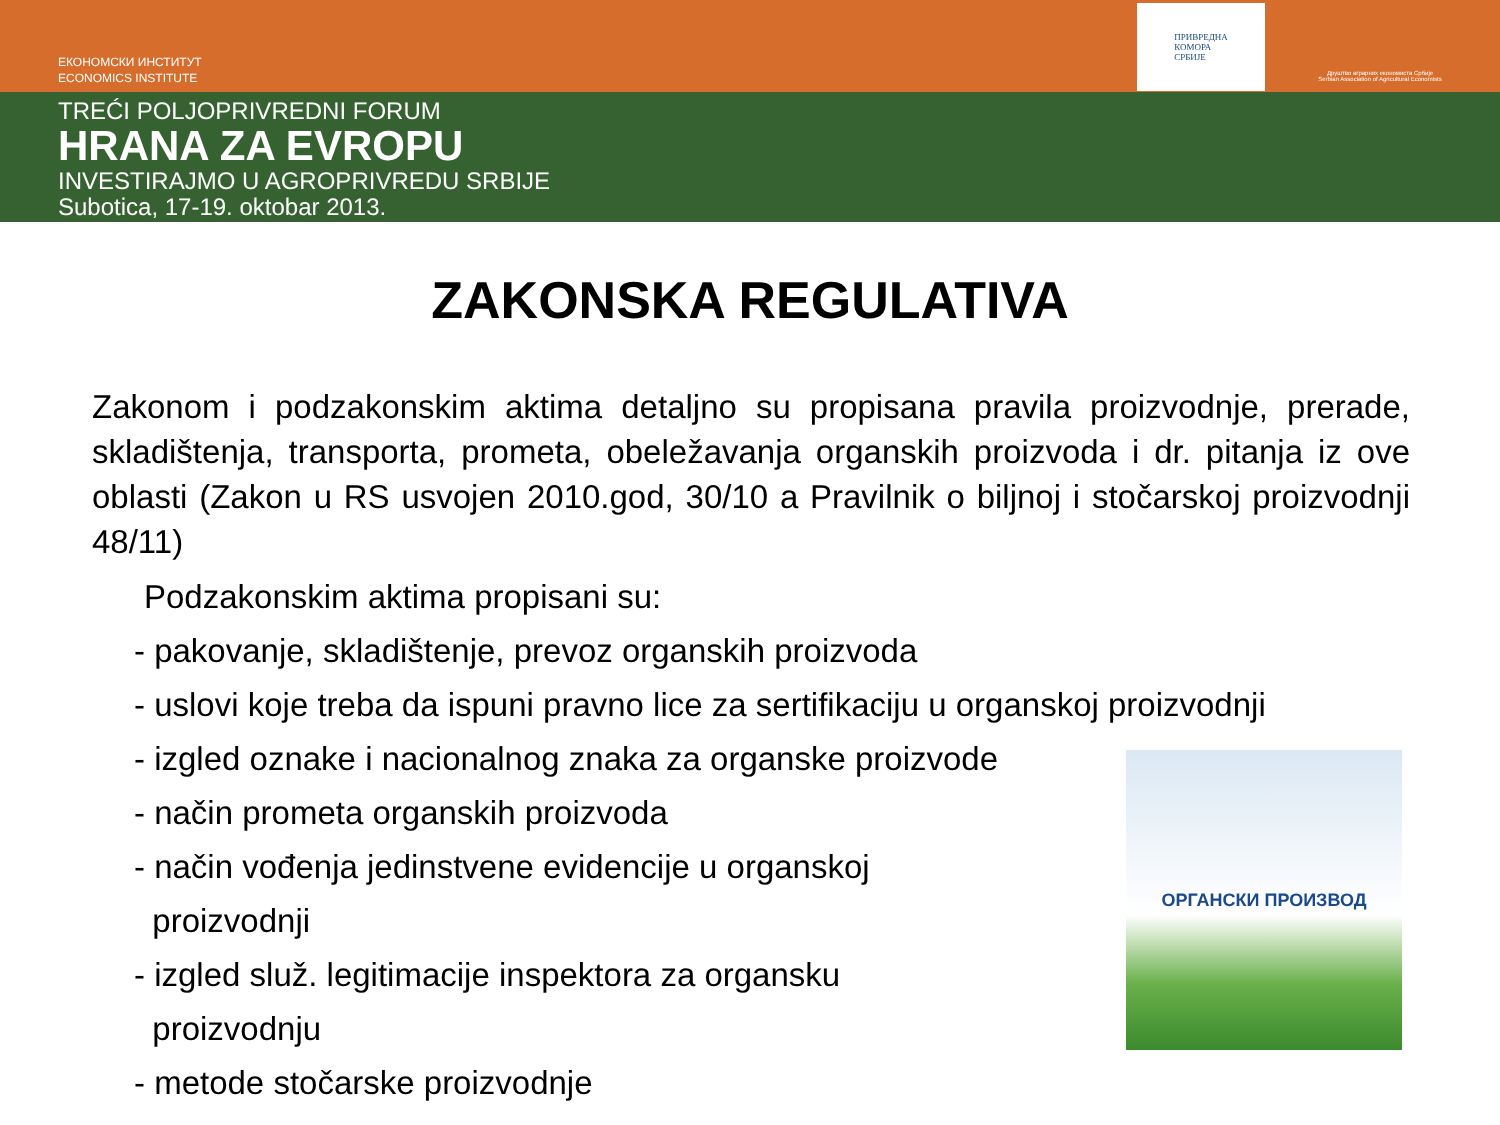ЕКОНОМСКИ ИНСТИТУТ
ECONOMICS INSTITUTE
ПРИВРЕДНА
КОМОРА
СРБИЈЕ
Друштво аграрних економиста Србије
Serbian Association of Agricultural Economists
TREĆI POLJOPRIVREDNI FORUM
HRANA ZA EVROPU
INVESTIRAJMO U AGROPRIVREDU SRBIJE
Subotica, 17-19. oktobar 2013.
ZAKONSKA REGULATIVA
Zakonom i podzakonskim aktima detaljno su propisana pravila proizvodnje, prerade, skladištenja, transporta, prometa, obeležavanja organskih proizvoda i dr. pitanja iz ove oblasti (Zakon u RS usvojen 2010.god, 30/10 a Pravilnik o biljnoj i stočarskoj proizvodnji 48/11)
Podzakonskim aktima propisani su:
- pakovanje, skladištenje, prevoz organskih proizvoda
- uslovi koje treba da ispuni pravno lice za sertifikaciju u organskoj proizvodnji
ОРГАНСКИ ПРОИЗВОД
- izgled oznake i nacionalnog znaka za organske proizvode
- način prometa organskih proizvoda
- način vođenja jedinstvene evidencije u organskoj
proizvodnji
- izgled služ. legitimacije inspektora za organsku
proizvodnju
- metode stočarske proizvodnje